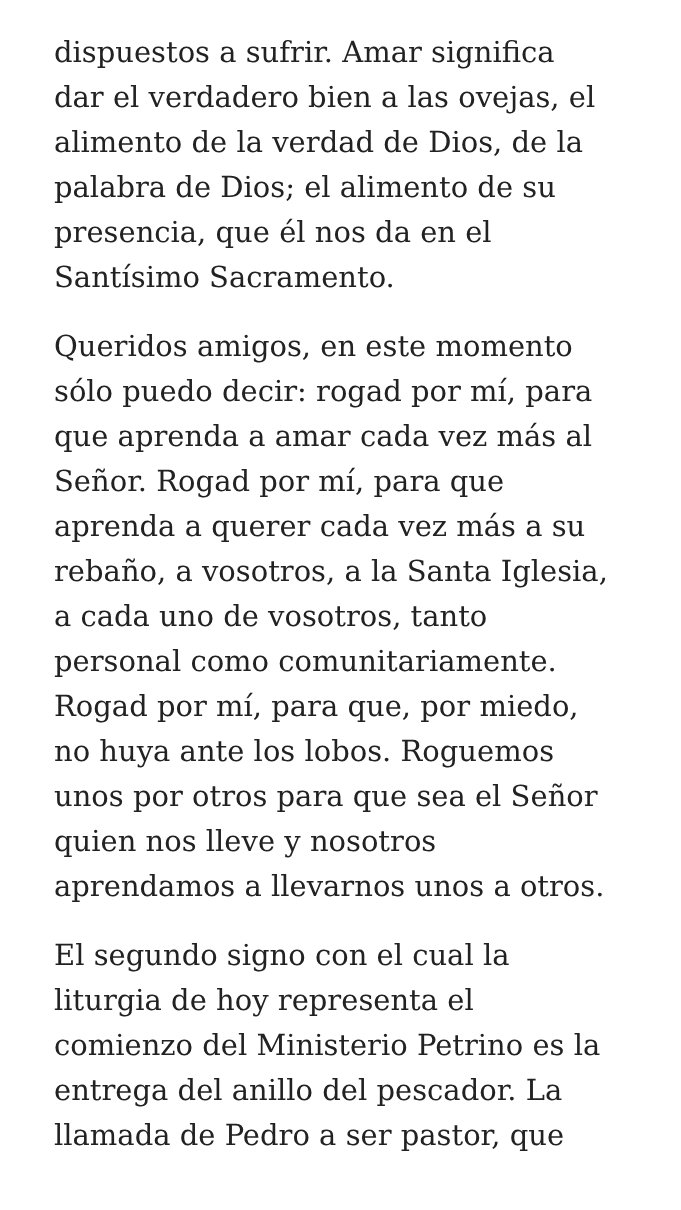dispuestos a sufrir. Amar significa
dar el verdadero bien a las ovejas, el
alimento de la verdad de Dios, de la
palabra de Dios; el alimento de su
presencia, que él nos da en el
Santísimo Sacramento.
Queridos amigos, en este momento
sólo puedo decir: rogad por mí, para
que aprenda a amar cada vez más al
Señor. Rogad por mí, para que
aprenda a querer cada vez más a su
rebaño, a vosotros, a la Santa Iglesia,
a cada uno de vosotros, tanto
personal como comunitariamente.
Rogad por mí, para que, por miedo,
no huya ante los lobos. Roguemos
unos por otros para que sea el Señor
quien nos lleve y nosotros
aprendamos a llevarnos unos a otros.
El segundo signo con el cual la
liturgia de hoy representa el
comienzo del Ministerio Petrino es la
entrega del anillo del pescador. La
llamada de Pedro a ser pastor, que